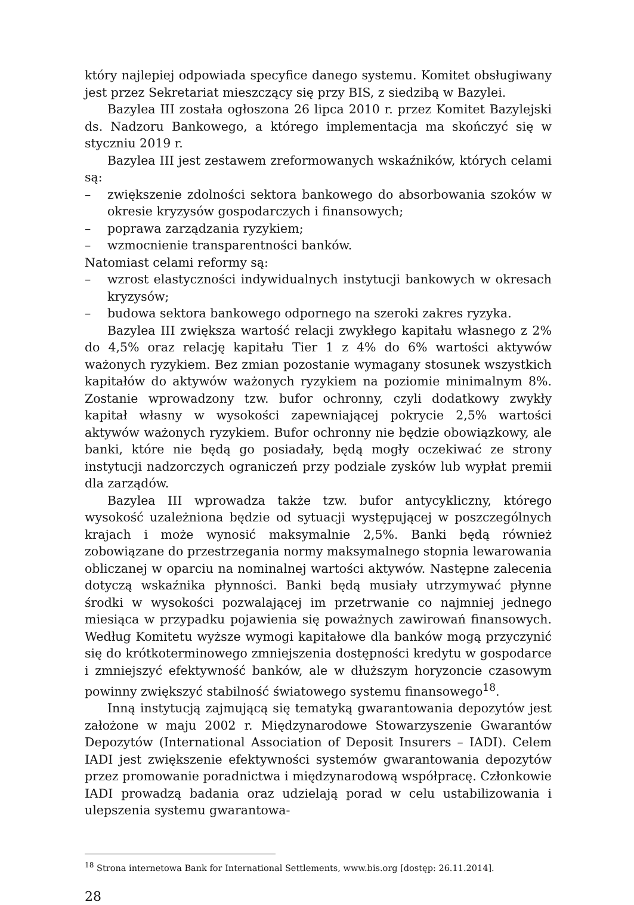który najlepiej odpowiada specyfice danego systemu. Komitet obsługiwany jest przez Sekretariat mieszczący się przy BIS, z siedzibą w Bazylei.
Bazylea III została ogłoszona 26 lipca 2010 r. przez Komitet Bazylejski ds. Nadzoru Bankowego, a którego implementacja ma skończyć się w styczniu 2019 r.
Bazylea III jest zestawem zreformowanych wskaźników, których celami są:
– zwiększenie zdolności sektora bankowego do absorbowania szoków w okresie kryzysów gospodarczych i finansowych;
– poprawa zarządzania ryzykiem;
– wzmocnienie transparentności banków.
Natomiast celami reformy są:
– wzrost elastyczności indywidualnych instytucji bankowych w okresach kryzysów;
– budowa sektora bankowego odpornego na szeroki zakres ryzyka.
Bazylea III zwiększa wartość relacji zwykłego kapitału własnego z 2% do 4,5% oraz relację kapitału Tier 1 z 4% do 6% wartości aktywów ważonych ryzykiem. Bez zmian pozostanie wymagany stosunek wszystkich kapitałów do aktywów ważonych ryzykiem na poziomie minimalnym 8%. Zostanie wprowadzony tzw. bufor ochronny, czyli dodatkowy zwykły kapitał własny w wysokości zapewniającej pokrycie 2,5% wartości aktywów ważonych ryzykiem. Bufor ochronny nie będzie obowiązkowy, ale banki, które nie będą go posiadały, będą mogły oczekiwać ze strony instytucji nadzorczych ograniczeń przy podziale zysków lub wypłat premii dla zarządów.
Bazylea III wprowadza także tzw. bufor antycykliczny, którego wysokość uzależniona będzie od sytuacji występującej w poszczególnych krajach i może wynosić maksymalnie 2,5%. Banki będą również zobowiązane do przestrzegania normy maksymalnego stopnia lewarowania obliczanej w oparciu na nominalnej wartości aktywów. Następne zalecenia dotyczą wskaźnika płynności. Banki będą musiały utrzymywać płynne środki w wysokości pozwalającej im przetrwanie co najmniej jednego miesiąca w przypadku pojawienia się poważnych zawirowań finansowych. Według Komitetu wyższe wymogi kapitałowe dla banków mogą przyczynić się do krótkoterminowego zmniejszenia dostępności kredytu w gospodarce i zmniejszyć efektywność banków, ale w dłuższym horyzoncie czasowym powinny zwiększyć stabilność światowego systemu finansowego<sup>18</sup>.
Inną instytucją zajmującą się tematyką gwarantowania depozytów jest założone w maju 2002 r. Międzynarodowe Stowarzyszenie Gwarantów Depozytów (International Association of Deposit Insurers – IADI). Celem IADI jest zwiększenie efektywności systemów gwarantowania depozytów przez promowanie poradnictwa i międzynarodową współpracę. Członkowie IADI prowadzą badania oraz udzielają porad w celu ustabilizowania i ulepszenia systemu gwarantowa-
<sup>18</sup> Strona internetowa Bank for International Settlements, www.bis.org [dostęp: 26.11.2014].
28